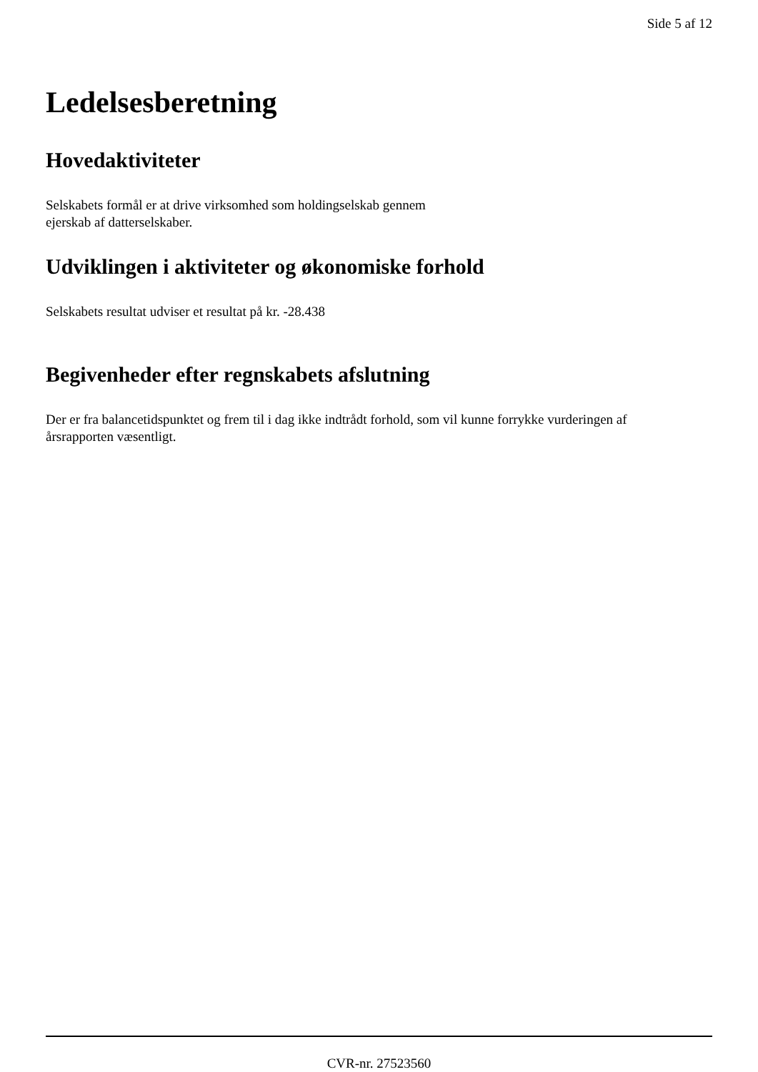Side 5 af 12
Ledelsesberetning
Hovedaktiviteter
Selskabets formål er at drive virksomhed som holdingselskab gennem
ejerskab af datterselskaber.
Udviklingen i aktiviteter og økonomiske forhold
Selskabets resultat udviser et resultat på kr. -28.438
Begivenheder efter regnskabets afslutning
Der er fra balancetidspunktet og frem til i dag ikke indtrådt forhold, som vil kunne forrykke vurderingen af
årsrapporten væsentligt.
CVR-nr. 27523560